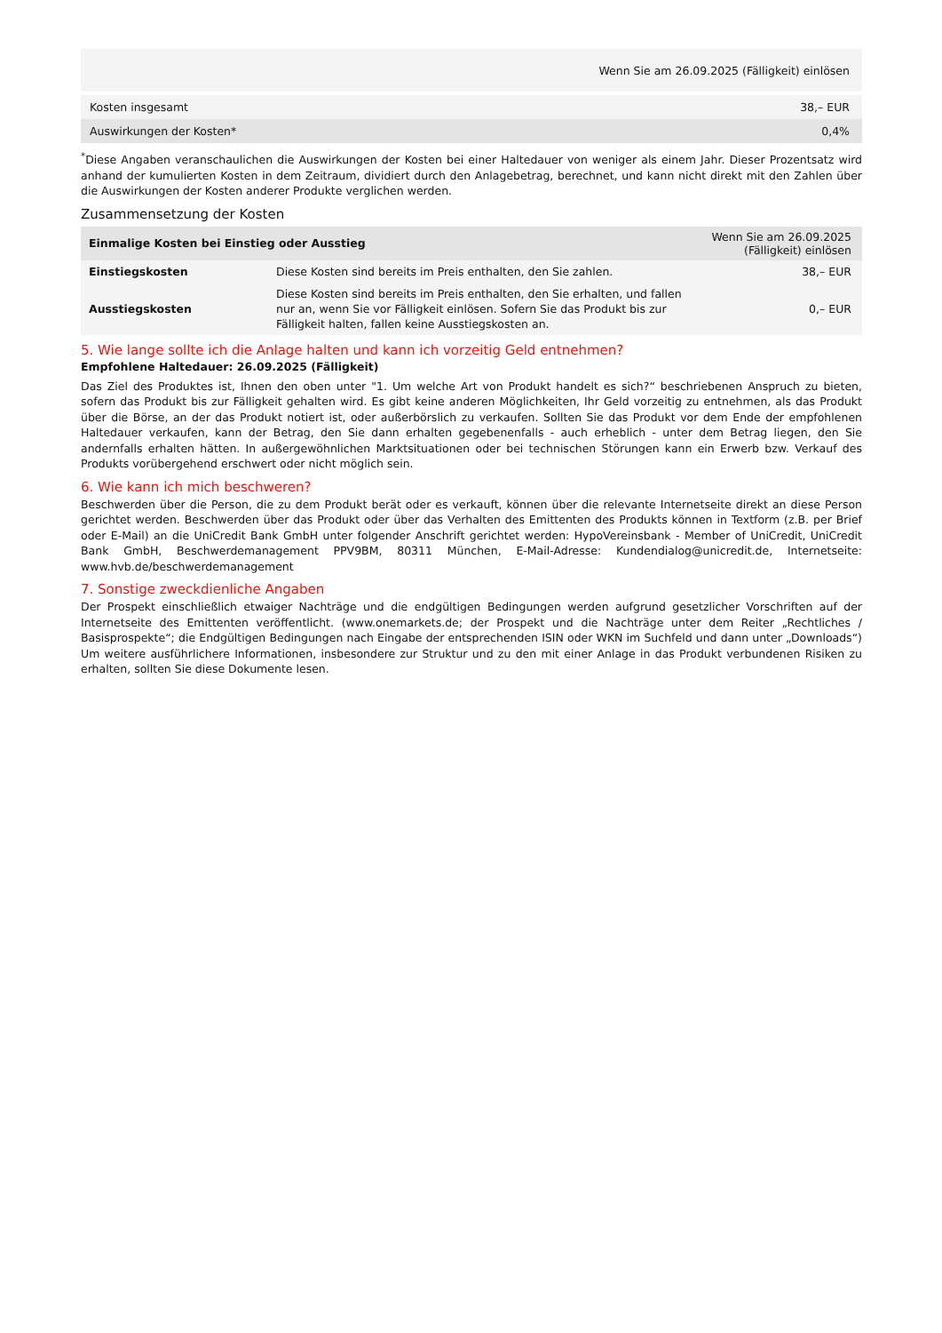| Wenn Sie am 26.09.2025 (Fälligkeit) einlösen | |
| --- | --- |
| Kosten insgesamt | 38,– EUR |
| Auswirkungen der Kosten* | 0,4% |
<sup>*</sup> Diese Angaben veranschaulichen die Auswirkungen der Kosten bei einer Haltedauer von weniger als einem Jahr. Dieser Prozentsatz wird anhand der kumulierten Kosten in dem Zeitraum, dividiert durch den Anlagebetrag, berechnet, und kann nicht direkt mit den Zahlen über die Auswirkungen der Kosten anderer Produkte verglichen werden.
Zusammensetzung der Kosten
| Einmalige Kosten bei Einstieg oder Ausstieg | | Wenn Sie am 26.09.2025 (Fälligkeit) einlösen |
| --- | --- | --- |
| Einstiegskosten | Diese Kosten sind bereits im Preis enthalten, den Sie zahlen. | 38,– EUR |
| Ausstiegskosten | Diese Kosten sind bereits im Preis enthalten, den Sie erhalten, und fallen nur an, wenn Sie vor Fälligkeit einlösen. Sofern Sie das Produkt bis zur Fälligkeit halten, fallen keine Ausstiegskosten an. | 0,– EUR |
5. Wie lange sollte ich die Anlage halten und kann ich vorzeitig Geld entnehmen?
Empfohlene Haltedauer: 26.09.2025 (Fälligkeit)
Das Ziel des Produktes ist, Ihnen den oben unter "1. Um welche Art von Produkt handelt es sich?“ beschriebenen Anspruch zu bieten, sofern das Produkt bis zur Fälligkeit gehalten wird. Es gibt keine anderen Möglichkeiten, Ihr Geld vorzeitig zu entnehmen, als das Produkt über die Börse, an der das Produkt notiert ist, oder außerbörslich zu verkaufen. Sollten Sie das Produkt vor dem Ende der empfohlenen Haltedauer verkaufen, kann der Betrag, den Sie dann erhalten gegebenenfalls - auch erheblich - unter dem Betrag liegen, den Sie andernfalls erhalten hätten. In außergewöhnlichen Marktsituationen oder bei technischen Störungen kann ein Erwerb bzw. Verkauf des Produkts vorübergehend erschwert oder nicht möglich sein.
6. Wie kann ich mich beschweren?
Beschwerden über die Person, die zu dem Produkt berät oder es verkauft, können über die relevante Internetseite direkt an diese Person gerichtet werden. Beschwerden über das Produkt oder über das Verhalten des Emittenten des Produkts können in Textform (z.B. per Brief oder E-Mail) an die UniCredit Bank GmbH unter folgender Anschrift gerichtet werden: HypoVereinsbank - Member of UniCredit, UniCredit Bank GmbH, Beschwerdemanagement PPV9BM, 80311 München, E-Mail-Adresse: Kundendialog@unicredit.de, Internetseite: www.hvb.de/beschwerdemanagement
7. Sonstige zweckdienliche Angaben
Der Prospekt einschließlich etwaiger Nachträge und die endgültigen Bedingungen werden aufgrund gesetzlicher Vorschriften auf der Internetseite des Emittenten veröffentlicht. (www.onemarkets.de; der Prospekt und die Nachträge unter dem Reiter „Rechtliches / Basisprospekte“; die Endgültigen Bedingungen nach Eingabe der entsprechenden ISIN oder WKN im Suchfeld und dann unter „Downloads“) Um weitere ausführlichere Informationen, insbesondere zur Struktur und zu den mit einer Anlage in das Produkt verbundenen Risiken zu erhalten, sollten Sie diese Dokumente lesen.